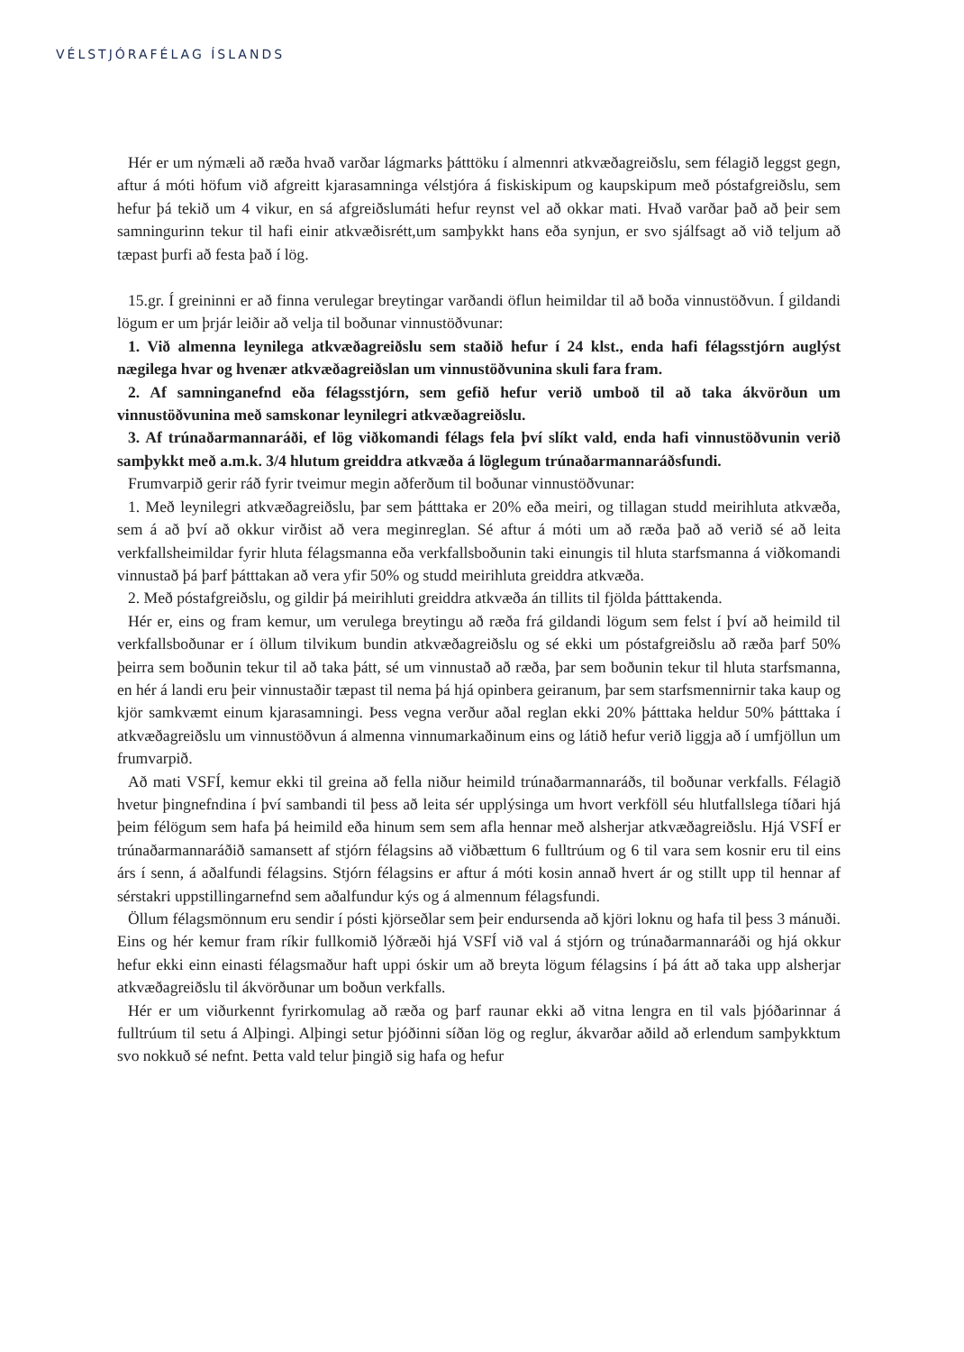VÉLSTJÓRAFÉLAG ÍSLANDS
Hér er um nýmæli að ræða hvað varðar lágmarks þátttöku í almennri atkvæðagreiðslu, sem félagið leggst gegn, aftur á móti höfum við afgreitt kjarasamninga vélstjóra á fiskiskipum og kaupskipum með póstafgreiðslu, sem hefur þá tekið um 4 vikur, en sá afgreiðslumáti hefur reynst vel að okkar mati. Hvað varðar það að þeir sem samningurinn tekur til hafi einir atkvæðisrétt,um samþykkt hans eða synjun, er svo sjálfsagt að við teljum að tæpast þurfi að festa það í lög.
15.gr. Í greininni er að finna verulegar breytingar varðandi öflun heimildar til að boða vinnustöðvun. Í gildandi lögum er um þrjár leiðir að velja til boðunar vinnustöðvunar:
1. Við almenna leynilega atkvæðagreiðslu sem staðið hefur í 24 klst., enda hafi félagsstjórn auglýst nægilega hvar og hvenær atkvæðagreiðslan um vinnustöðvunina skuli fara fram.
2. Af samninganefnd eða félagsstjórn, sem gefið hefur verið umboð til að taka ákvörðun um vinnustöðvunina með samskonar leynilegri atkvæðagreiðslu.
3. Af trúnaðarmannaráði, ef lög viðkomandi félags fela því slíkt vald, enda hafi vinnustöðvunin verið samþykkt með a.m.k. 3/4 hlutum greiddra atkvæða á löglegum trúnaðarmannaráðsfundi.
Frumvarpið gerir ráð fyrir tveimur megin aðferðum til boðunar vinnustöðvunar:
1. Með leynilegri atkvæðagreiðslu, þar sem þátttaka er 20% eða meiri, og tillagan studd meirihluta atkvæða, sem á að því að okkur virðist að vera meginreglan. Sé aftur á móti um að ræða það að verið sé að leita verkfallsheimildar fyrir hluta félagsmanna eða verkfallsboðunin taki einungis til hluta starfsmanna á viðkomandi vinnustað þá þarf þátttakan að vera yfir 50% og studd meirihluta greiddra atkvæða.
2. Með póstafgreiðslu, og gildir þá meirihluti greiddra atkvæða án tillits til fjölda þátttakenda.
Hér er, eins og fram kemur, um verulega breytingu að ræða frá gildandi lögum sem felst í því að heimild til verkfallsboðunar er í öllum tilvikum bundin atkvæðagreiðslu og sé ekki um póstafgreiðslu að ræða þarf 50% þeirra sem boðunin tekur til að taka þátt, sé um vinnustað að ræða, þar sem boðunin tekur til hluta starfsmanna, en hér á landi eru þeir vinnustaðir tæpast til nema þá hjá opinbera geiranum, þar sem starfsmennirnir taka kaup og kjör samkvæmt einum kjarasamningi. Þess vegna verður aðal reglan ekki 20% þátttaka heldur 50% þátttaka í atkvæðagreiðslu um vinnustöðvun á almenna vinnumarkaðinum eins og látið hefur verið liggja að í umfjöllun um frumvarpið.
Að mati VSFÍ, kemur ekki til greina að fella niður heimild trúnaðarmannaráðs, til boðunar verkfalls. Félagið hvetur þingnefndina í því sambandi til þess að leita sér upplýsinga um hvort verkföll séu hlutfallslega tíðari hjá þeim félögum sem hafa þá heimild eða hinum sem sem afla hennar með alsherjar atkvæðagreiðslu. Hjá VSFÍ er trúnaðarmannaráðið samansett af stjórn félagsins að viðbættum 6 fulltrúum og 6 til vara sem kosnir eru til eins árs í senn, á aðalfundi félagsins. Stjórn félagsins er aftur á móti kosin annað hvert ár og stillt upp til hennar af sérstakri uppstillingarnefnd sem aðalfundur kýs og á almennum félagsfundi.
Öllum félagsmönnum eru sendir í pósti kjörseðlar sem þeir endursenda að kjöri loknu og hafa til þess 3 mánuði. Eins og hér kemur fram ríkir fullkomið lýðræði hjá VSFÍ við val á stjórn og trúnaðarmannaráði og hjá okkur hefur ekki einn einasti félagsmaður haft uppi óskir um að breyta lögum félagsins í þá átt að taka upp alsherjar atkvæðagreiðslu til ákvörðunar um boðun verkfalls.
Hér er um viðurkennt fyrirkomulag að ræða og þarf raunar ekki að vitna lengra en til vals þjóðarinnar á fulltrúum til setu á Alþingi. Alþingi setur þjóðinni síðan lög og reglur, ákvarðar aðild að erlendum samþykktum svo nokkuð sé nefnt. Þetta vald telur þingið sig hafa og hefur